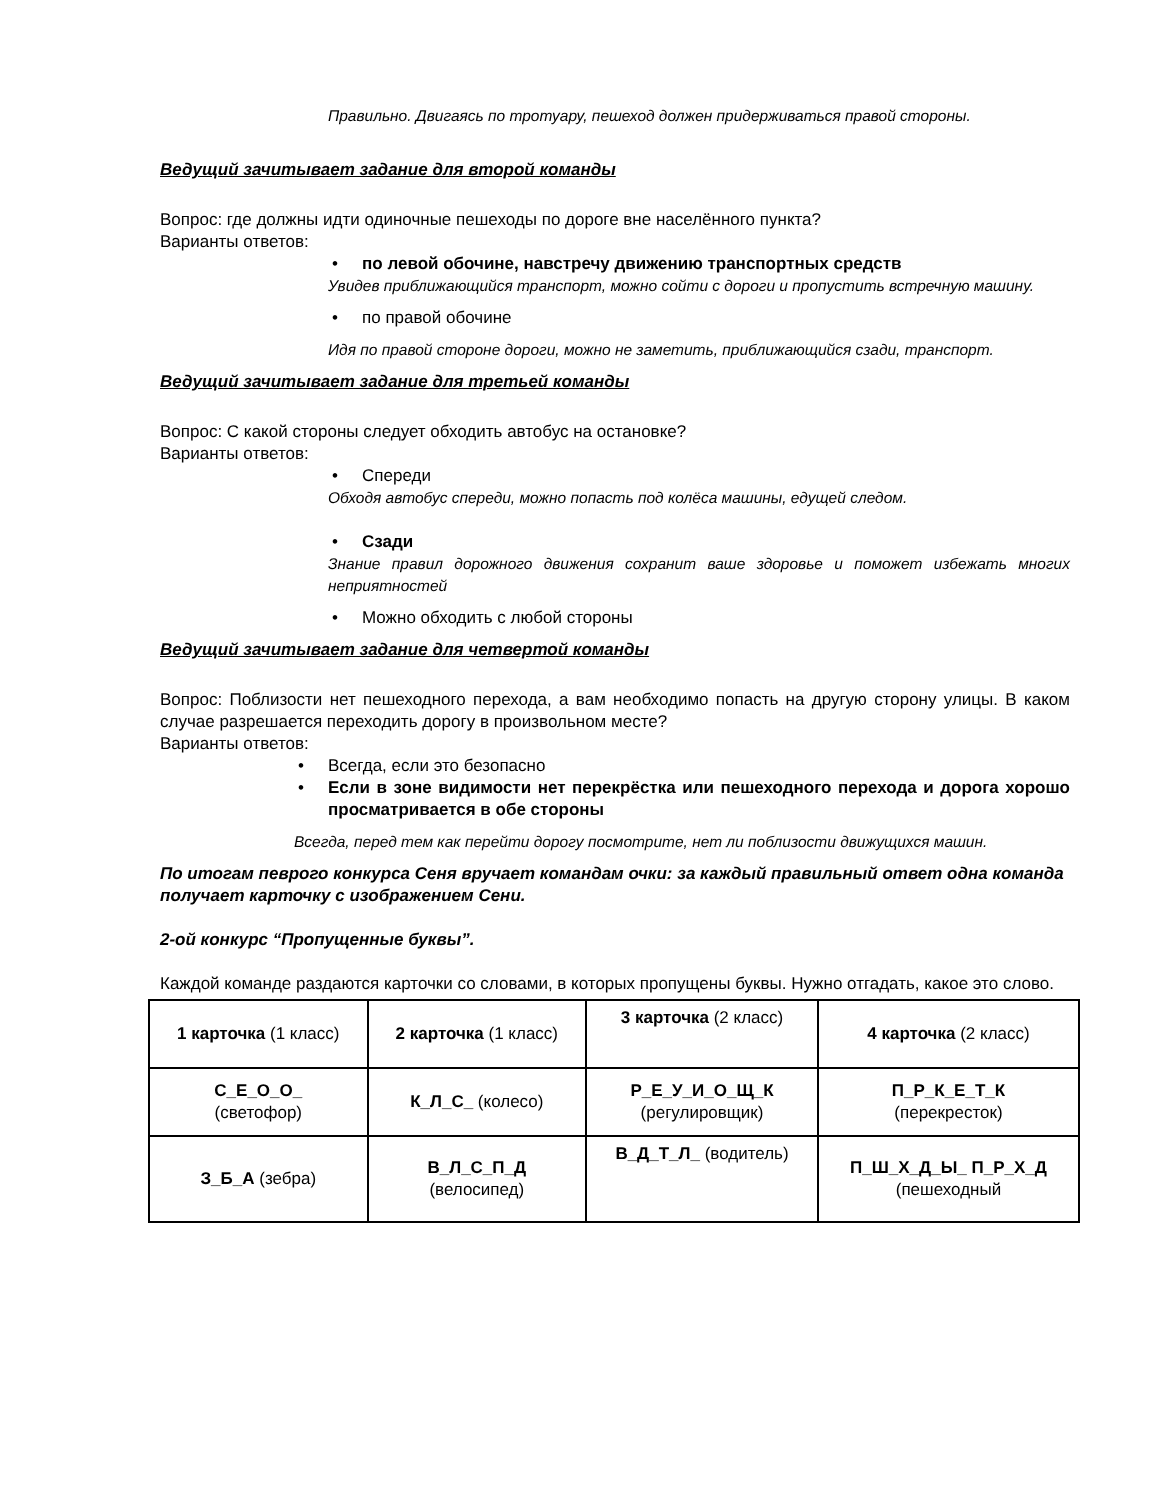Правильно. Двигаясь по тротуару, пешеход должен придерживаться правой стороны.
Ведущий зачитывает задание для второй команды
Вопрос: где должны идти одиночные пешеходы по дороге вне населённого пункта?
Варианты ответов:
по левой обочине, навстречу движению транспортных средств
Увидев приближающийся транспорт, можно сойти с дороги и пропустить встречную машину.
по правой обочине
Идя по правой стороне дороги, можно не заметить, приближающийся сзади, транспорт.
Ведущий зачитывает задание для третьей команды
Вопрос: С какой стороны следует обходить автобус на остановке?
Варианты ответов:
Спереди
Обходя автобус спереди, можно попасть под колёса машины, едущей следом.
Сзади
Знание правил дорожного движения сохранит ваше здоровье и поможет избежать многих неприятностей
Можно обходить с любой стороны
Ведущий зачитывает задание для четвертой команды
Вопрос: Поблизости нет пешеходного перехода, а вам необходимо попасть на другую сторону улицы. В каком случае разрешается переходить дорогу в произвольном месте?
Варианты ответов:
Всегда, если это безопасно
Если в зоне видимости нет перекрёстка или пешеходного перехода и дорога хорошо просматривается в обе стороны
Всегда, перед тем как перейти дорогу посмотрите, нет ли поблизости движущихся машин.
По итогам певрого конкурса Сеня вручает командам очки: за каждый правильный ответ одна команда получает карточку с изображением Сени.
2-ой конкурс “Пропущенные буквы”.
Каждой команде раздаются карточки со словами, в которых пропущены буквы. Нужно отгадать, какое это слово.
| 1 карточка (1 класс) | 2 карточка (1 класс) | 3 карточка (2 класс) | 4 карточка (2 класс) |
| С_Е_О_О_ (светофор) | К_Л_С_ (колесо) | Р_Е_У_И_О_Щ_К (регулировщик) | П_Р_К_Е_Т_К (перекресток) |
| З_Б_А (зебра) | В_Л_С_П_Д (велосипед) | В_Д_Т_Л_ (водитель) | П_Ш_Х_Д_Ы_ П_Р_Х_Д (пешеходный |